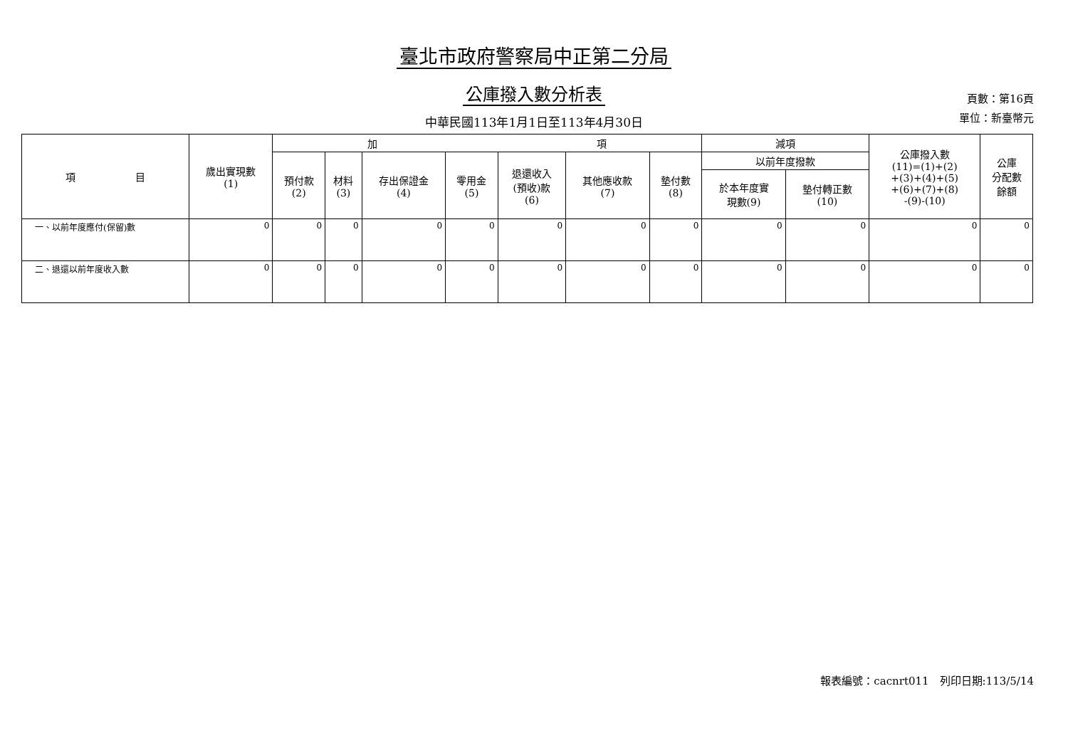臺北市政府警察局中正第二分局
公庫撥入數分析表
中華民國113年1月1日至113年4月30日
頁數：第16頁
單位：新臺幣元
| 項 目 | 歲出實現數 (1) | 加 項 | | | | | | | 減項 | | 公庫撥入數 (11)=(1)+(2) +(3)+(4)+(5) +(6)+(7)+(8) -(9)-(10) | 公庫 分配數 餘額 |
| --- | --- | --- | --- | --- | --- | --- | --- | --- | --- | --- | --- | --- |
| | | 預付款 (2) | 材料 (3) | 存出保證金 (4) | 零用金 (5) | 退還收入 (預收)款 (6) | 其他應收款 (7) | 墊付數 (8) | 以前年度撥款 | | | |
| | | | | | | | | | 於本年度實 現數(9) | 墊付轉正數 (10) | | |
| 一、以前年度應付(保留)數 | 0 | 0 | 0 | 0 | 0 | 0 | 0 | 0 | 0 | 0 | 0 | 0 |
| 二、退還以前年度收入數 | 0 | 0 | 0 | 0 | 0 | 0 | 0 | 0 | 0 | 0 | 0 | 0 |
報表編號：cacnrt011　列印日期:113/5/14